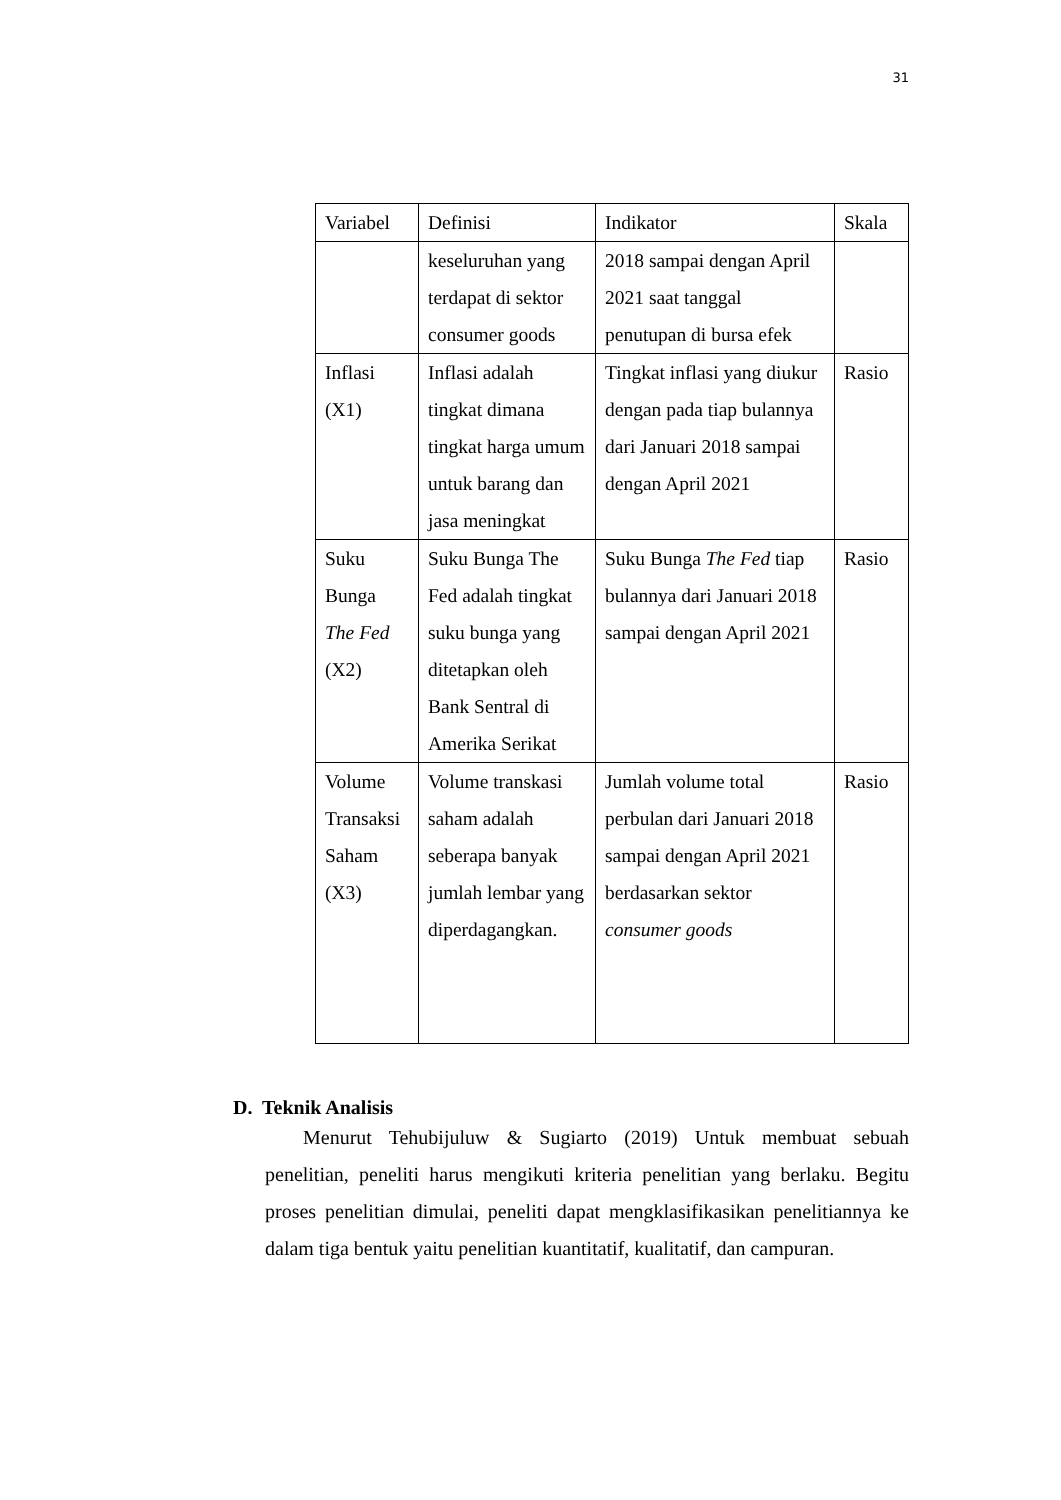31
| Variabel | Definisi | Indikator | Skala |
| --- | --- | --- | --- |
| | keseluruhan yang terdapat di sektor consumer goods | 2018 sampai dengan April 2021 saat tanggal penutupan di bursa efek | |
| Inflasi (X1) | Inflasi adalah tingkat dimana tingkat harga umum untuk barang dan jasa meningkat | Tingkat inflasi yang diukur dengan pada tiap bulannya dari Januari 2018 sampai dengan April 2021 | Rasio |
| Suku Bunga The Fed (X2) | Suku Bunga The Fed adalah tingkat suku bunga yang ditetapkan oleh Bank Sentral di Amerika Serikat | Suku Bunga The Fed tiap bulannya dari Januari 2018 sampai dengan April 2021 | Rasio |
| Volume Transaksi Saham (X3) | Volume transkasi saham adalah seberapa banyak jumlah lembar yang diperdagangkan. | Jumlah volume total perbulan dari Januari 2018 sampai dengan April 2021 berdasarkan sektor consumer goods | Rasio |
D. Teknik Analisis
Menurut Tehubijuluw & Sugiarto (2019) Untuk membuat sebuah penelitian, peneliti harus mengikuti kriteria penelitian yang berlaku. Begitu proses penelitian dimulai, peneliti dapat mengklasifikasikan penelitiannya ke dalam tiga bentuk yaitu penelitian kuantitatif, kualitatif, dan campuran.